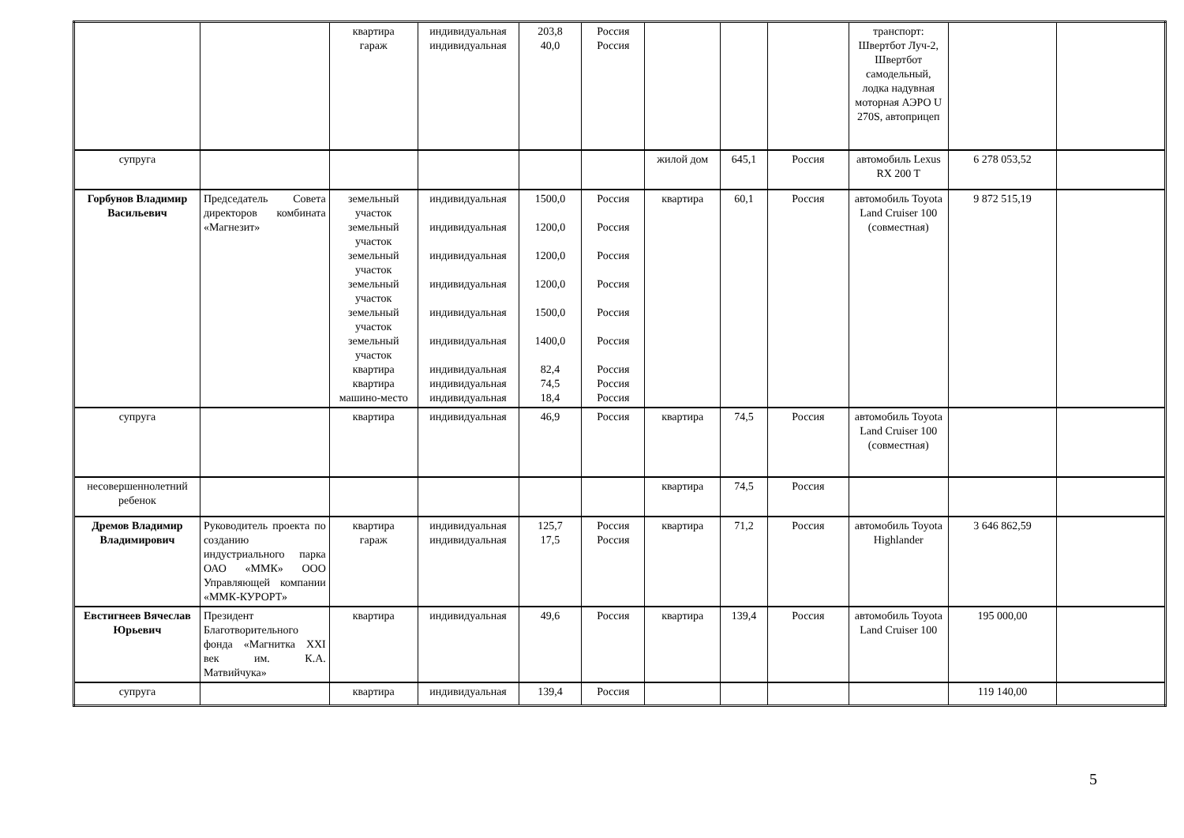| | | квартира гараж | индивидуальная индивидуальная | 203,8 40,0 | Россия Россия | | | | транспорт: Швертбот Луч-2, Швертбот самодельный, лодка надувная моторная АЭРО U 270S, автоприцеп | | |
| супруга | | | | | | жилой дом | 645,1 | Россия | автомобиль Lexus RX 200 T | 6 278 053,52 | |
| Горбунов Владимир Васильевич | Председатель Совета директоров комбината «Магнезит» | земельный участок земельный участок земельный участок земельный участок земельный участок земельный участок квартира квартира машино-место | индивидуальная индивидуальная индивидуальная индивидуальная индивидуальная индивидуальная индивидуальная индивидуальная индивидуальная | 1500,0 1200,0 1200,0 1200,0 1500,0 1400,0 82,4 74,5 18,4 | Россия Россия Россия Россия Россия Россия Россия Россия Россия | квартира | 60,1 | Россия | автомобиль Toyota Land Cruiser 100 (совместная) | 9 872 515,19 | |
| супруга | | квартира | индивидуальная | 46,9 | Россия | квартира | 74,5 | Россия | автомобиль Toyota Land Cruiser 100 (совместная) | | |
| несовершеннолетний ребенок | | | | | | квартира | 74,5 | Россия | | | |
| Дремов Владимир Владимирович | Руководитель проекта по созданию индустриального парка ОАО «ММК» ООО Управляющей компании «ММК-КУРОРТ» | квартира гараж | индивидуальная индивидуальная | 125,7 17,5 | Россия Россия | квартира | 71,2 | Россия | автомобиль Toyota Highlander | 3 646 862,59 | |
| Евстигнеев Вячеслав Юрьевич | Президент Благотворительного фонда «Магнитка XXI век им. К.А. Матвийчука» | квартира | индивидуальная | 49,6 | Россия | квартира | 139,4 | Россия | автомобиль Toyota Land Cruiser 100 | 195 000,00 | |
| супруга | | квартира | индивидуальная | 139,4 | Россия | | | | | 119 140,00 | |
5